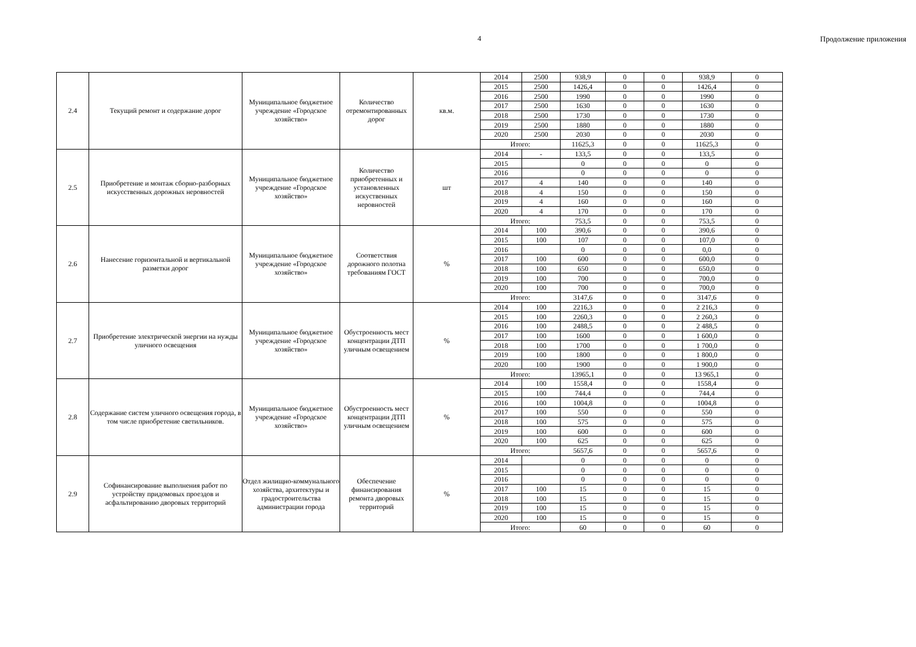4 Продолжение приложения
| 2.4 | Текущий ремонт и содержание дорог | Муниципальное бюджетное учреждение «Городское хозяйство» | Количество отремонтированных дорог | кв.м. | 2014 | 2500 | 938,9 | 0 | 0 | 938,9 | 0 |
| | | | | | 2015 | 2500 | 1426,4 | 0 | 0 | 1426,4 | 0 |
| | | | | | 2016 | 2500 | 1990 | 0 | 0 | 1990 | 0 |
| | | | | | 2017 | 2500 | 1630 | 0 | 0 | 1630 | 0 |
| | | | | | 2018 | 2500 | 1730 | 0 | 0 | 1730 | 0 |
| | | | | | 2019 | 2500 | 1880 | 0 | 0 | 1880 | 0 |
| | | | | | 2020 | 2500 | 2030 | 0 | 0 | 2030 | 0 |
| | | | | | Итого: | | 11625,3 | 0 | 0 | 11625,3 | 0 |
| 2.5 | Приобретение и монтаж сборно-разборных искусственных дорожных неровностей | Муниципальное бюджетное учреждение «Городское хозяйство» | Количество приобретенных и установленных искуственных неровностей | шт | 2014 | - | 133,5 | 0 | 0 | 133,5 | 0 |
| | | | | | 2015 | | 0 | 0 | 0 | 0 | 0 |
| | | | | | 2016 | | 0 | 0 | 0 | 0 | 0 |
| | | | | | 2017 | 4 | 140 | 0 | 0 | 140 | 0 |
| | | | | | 2018 | 4 | 150 | 0 | 0 | 150 | 0 |
| | | | | | 2019 | 4 | 160 | 0 | 0 | 160 | 0 |
| | | | | | 2020 | 4 | 170 | 0 | 0 | 170 | 0 |
| | | | | | Итого: | | 753,5 | 0 | 0 | 753,5 | 0 |
| 2.6 | Нанесение горизонтальной и вертикальной разметки дорог | Муниципальное бюджетное учреждение «Городское хозяйство» | Соответствия дорожного полотна требованиям ГОСТ | % | 2014 | 100 | 390,6 | 0 | 0 | 390,6 | 0 |
| | | | | | 2015 | 100 | 107 | 0 | 0 | 107,0 | 0 |
| | | | | | 2016 | | 0 | 0 | 0 | 0,0 | 0 |
| | | | | | 2017 | 100 | 600 | 0 | 0 | 600,0 | 0 |
| | | | | | 2018 | 100 | 650 | 0 | 0 | 650,0 | 0 |
| | | | | | 2019 | 100 | 700 | 0 | 0 | 700,0 | 0 |
| | | | | | 2020 | 100 | 700 | 0 | 0 | 700,0 | 0 |
| | | | | | Итого: | | 3147,6 | 0 | 0 | 3147,6 | 0 |
| 2.7 | Приобретение электрической энергии на нужды уличного освещения | Муниципальное бюджетное учреждение «Городское хозяйство» | Обустроенность мест концентрации ДТП уличным освещением | % | 2014 | 100 | 2216,3 | 0 | 0 | 2 216,3 | 0 |
| | | | | | 2015 | 100 | 2260,3 | 0 | 0 | 2 260,3 | 0 |
| | | | | | 2016 | 100 | 2488,5 | 0 | 0 | 2 488,5 | 0 |
| | | | | | 2017 | 100 | 1600 | 0 | 0 | 1 600,0 | 0 |
| | | | | | 2018 | 100 | 1700 | 0 | 0 | 1 700,0 | 0 |
| | | | | | 2019 | 100 | 1800 | 0 | 0 | 1 800,0 | 0 |
| | | | | | 2020 | 100 | 1900 | 0 | 0 | 1 900,0 | 0 |
| | | | | | Итого: | | 13965,1 | 0 | 0 | 13 965,1 | 0 |
| 2.8 | Содержание систем уличного освещения города, в том числе приобретение светильников. | Муниципальное бюджетное учреждение «Городское хозяйство» | Обустроенность мест концентрации ДТП уличным освещением | % | 2014 | 100 | 1558,4 | 0 | 0 | 1558,4 | 0 |
| | | | | | 2015 | 100 | 744,4 | 0 | 0 | 744,4 | 0 |
| | | | | | 2016 | 100 | 1004,8 | 0 | 0 | 1004,8 | 0 |
| | | | | | 2017 | 100 | 550 | 0 | 0 | 550 | 0 |
| | | | | | 2018 | 100 | 575 | 0 | 0 | 575 | 0 |
| | | | | | 2019 | 100 | 600 | 0 | 0 | 600 | 0 |
| | | | | | 2020 | 100 | 625 | 0 | 0 | 625 | 0 |
| | | | | | Итого: | | 5657,6 | 0 | 0 | 5657,6 | 0 |
| 2.9 | Софинансирование выполнения работ по устройству придомовых проездов и асфальтированию дворовых территорий | Отдел жилищно-коммунального хозяйства, архитектуры и градостроительства администрации города | Обеспечение финансирования ремонта дворовых территорий | % | 2014 | | 0 | 0 | 0 | 0 | 0 |
| | | | | | 2015 | | 0 | 0 | 0 | 0 | 0 |
| | | | | | 2016 | | 0 | 0 | 0 | 0 | 0 |
| | | | | | 2017 | 100 | 15 | 0 | 0 | 15 | 0 |
| | | | | | 2018 | 100 | 15 | 0 | 0 | 15 | 0 |
| | | | | | 2019 | 100 | 15 | 0 | 0 | 15 | 0 |
| | | | | | 2020 | 100 | 15 | 0 | 0 | 15 | 0 |
| | | | | | Итого: | | 60 | 0 | 0 | 60 | 0 |